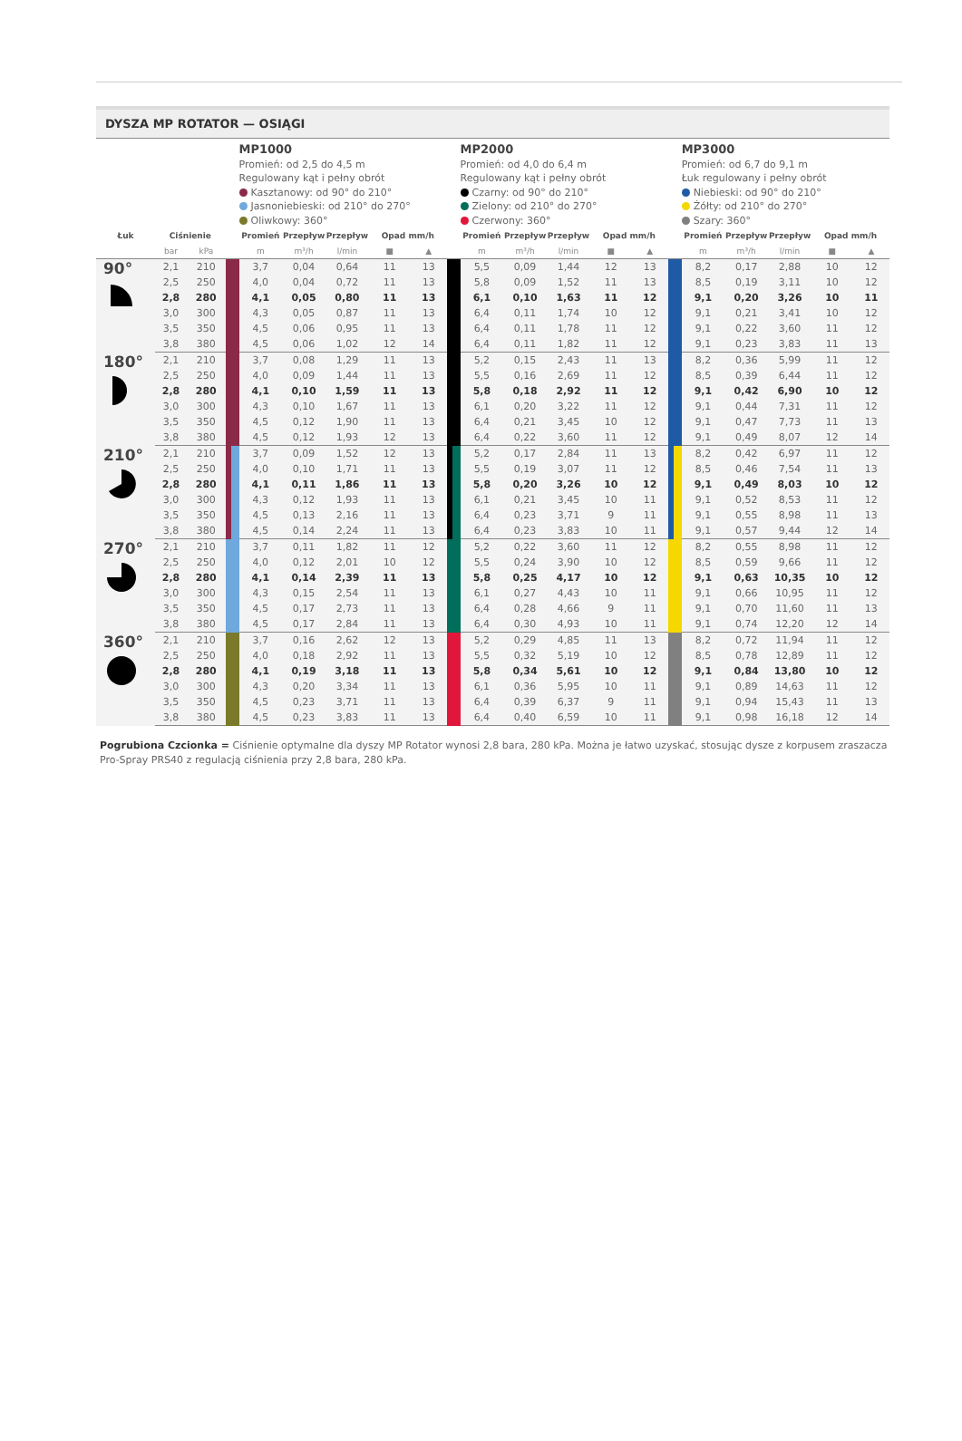DYSZA MP ROTATOR — OSIĄGI
| | | | | MP1000 Promień: od 2,5 do 4,5 m Regulowany kąt i pełny obrót Kasztanowy: od 90° do 210° Jasnoniebieski: od 210° do 270° Oliwkowy: 360° | | | | | | MP2000 Promień: od 4,0 do 6,4 m Regulowany kąt i pełny obrót Czarny: od 90° do 210° Zielony: od 210° do 270° Czerwony: 360° | | | | | | MP3000 Promień: od 6,7 do 9,1 m Łuk regulowany i pełny obrót Niebieski: od 90° do 210° Żółty: od 210° do 270° Szary: 360° | | | | |
| Łuk | Ciśnienie | | | Promień | Przepływ | Przepływ | Opad mm/h | | | Promień | Przepływ | Przepływ | Opad mm/h | | | Promień | Przepływ | Przepływ | Opad mm/h | |
| | bar | kPa | | m | m³/h | l/min | ■ | ▲ | | m | m³/h | l/min | ■ | ▲ | | m | m³/h | l/min | ■ | ▲ |
| 90° | 2,1 | 210 | | 3,7 | 0,04 | 0,64 | 11 | 13 | | 5,5 | 0,09 | 1,44 | 12 | 13 | | 8,2 | 0,17 | 2,88 | 10 | 12 |
| | 2,5 | 250 | | 4,0 | 0,04 | 0,72 | 11 | 13 | | 5,8 | 0,09 | 1,52 | 11 | 13 | | 8,5 | 0,19 | 3,11 | 10 | 12 |
| | 2,8 | 280 | | 4,1 | 0,05 | 0,80 | 11 | 13 | | 6,1 | 0,10 | 1,63 | 11 | 12 | | 9,1 | 0,20 | 3,26 | 10 | 11 |
| | 3,0 | 300 | | 4,3 | 0,05 | 0,87 | 11 | 13 | | 6,4 | 0,11 | 1,74 | 10 | 12 | | 9,1 | 0,21 | 3,41 | 10 | 12 |
| | 3,5 | 350 | | 4,5 | 0,06 | 0,95 | 11 | 13 | | 6,4 | 0,11 | 1,78 | 11 | 12 | | 9,1 | 0,22 | 3,60 | 11 | 12 |
| | 3,8 | 380 | | 4,5 | 0,06 | 1,02 | 12 | 14 | | 6,4 | 0,11 | 1,82 | 11 | 12 | | 9,1 | 0,23 | 3,83 | 11 | 13 |
| 180° | 2,1 | 210 | | 3,7 | 0,08 | 1,29 | 11 | 13 | | 5,2 | 0,15 | 2,43 | 11 | 13 | | 8,2 | 0,36 | 5,99 | 11 | 12 |
| | 2,5 | 250 | | 4,0 | 0,09 | 1,44 | 11 | 13 | | 5,5 | 0,16 | 2,69 | 11 | 12 | | 8,5 | 0,39 | 6,44 | 11 | 12 |
| | 2,8 | 280 | | 4,1 | 0,10 | 1,59 | 11 | 13 | | 5,8 | 0,18 | 2,92 | 11 | 12 | | 9,1 | 0,42 | 6,90 | 10 | 12 |
| | 3,0 | 300 | | 4,3 | 0,10 | 1,67 | 11 | 13 | | 6,1 | 0,20 | 3,22 | 11 | 12 | | 9,1 | 0,44 | 7,31 | 11 | 12 |
| | 3,5 | 350 | | 4,5 | 0,12 | 1,90 | 11 | 13 | | 6,4 | 0,21 | 3,45 | 10 | 12 | | 9,1 | 0,47 | 7,73 | 11 | 13 |
| | 3,8 | 380 | | 4,5 | 0,12 | 1,93 | 12 | 13 | | 6,4 | 0,22 | 3,60 | 11 | 12 | | 9,1 | 0,49 | 8,07 | 12 | 14 |
| 210° | 2,1 | 210 | | 3,7 | 0,09 | 1,52 | 12 | 13 | | 5,2 | 0,17 | 2,84 | 11 | 13 | | 8,2 | 0,42 | 6,97 | 11 | 12 |
| | 2,5 | 250 | | 4,0 | 0,10 | 1,71 | 11 | 13 | | 5,5 | 0,19 | 3,07 | 11 | 12 | | 8,5 | 0,46 | 7,54 | 11 | 13 |
| | 2,8 | 280 | | 4,1 | 0,11 | 1,86 | 11 | 13 | | 5,8 | 0,20 | 3,26 | 10 | 12 | | 9,1 | 0,49 | 8,03 | 10 | 12 |
| | 3,0 | 300 | | 4,3 | 0,12 | 1,93 | 11 | 13 | | 6,1 | 0,21 | 3,45 | 10 | 11 | | 9,1 | 0,52 | 8,53 | 11 | 12 |
| | 3,5 | 350 | | 4,5 | 0,13 | 2,16 | 11 | 13 | | 6,4 | 0,23 | 3,71 | 9 | 11 | | 9,1 | 0,55 | 8,98 | 11 | 13 |
| | 3,8 | 380 | | 4,5 | 0,14 | 2,24 | 11 | 13 | | 6,4 | 0,23 | 3,83 | 10 | 11 | | 9,1 | 0,57 | 9,44 | 12 | 14 |
| 270° | 2,1 | 210 | | 3,7 | 0,11 | 1,82 | 11 | 12 | | 5,2 | 0,22 | 3,60 | 11 | 12 | | 8,2 | 0,55 | 8,98 | 11 | 12 |
| | 2,5 | 250 | | 4,0 | 0,12 | 2,01 | 10 | 12 | | 5,5 | 0,24 | 3,90 | 10 | 12 | | 8,5 | 0,59 | 9,66 | 11 | 12 |
| | 2,8 | 280 | | 4,1 | 0,14 | 2,39 | 11 | 13 | | 5,8 | 0,25 | 4,17 | 10 | 12 | | 9,1 | 0,63 | 10,35 | 10 | 12 |
| | 3,0 | 300 | | 4,3 | 0,15 | 2,54 | 11 | 13 | | 6,1 | 0,27 | 4,43 | 10 | 11 | | 9,1 | 0,66 | 10,95 | 11 | 12 |
| | 3,5 | 350 | | 4,5 | 0,17 | 2,73 | 11 | 13 | | 6,4 | 0,28 | 4,66 | 9 | 11 | | 9,1 | 0,70 | 11,60 | 11 | 13 |
| | 3,8 | 380 | | 4,5 | 0,17 | 2,84 | 11 | 13 | | 6,4 | 0,30 | 4,93 | 10 | 11 | | 9,1 | 0,74 | 12,20 | 12 | 14 |
| 360° | 2,1 | 210 | | 3,7 | 0,16 | 2,62 | 12 | 13 | | 5,2 | 0,29 | 4,85 | 11 | 13 | | 8,2 | 0,72 | 11,94 | 11 | 12 |
| | 2,5 | 250 | | 4,0 | 0,18 | 2,92 | 11 | 13 | | 5,5 | 0,32 | 5,19 | 10 | 12 | | 8,5 | 0,78 | 12,89 | 11 | 12 |
| | 2,8 | 280 | | 4,1 | 0,19 | 3,18 | 11 | 13 | | 5,8 | 0,34 | 5,61 | 10 | 12 | | 9,1 | 0,84 | 13,80 | 10 | 12 |
| | 3,0 | 300 | | 4,3 | 0,20 | 3,34 | 11 | 13 | | 6,1 | 0,36 | 5,95 | 10 | 11 | | 9,1 | 0,89 | 14,63 | 11 | 12 |
| | 3,5 | 350 | | 4,5 | 0,23 | 3,71 | 11 | 13 | | 6,4 | 0,39 | 6,37 | 9 | 11 | | 9,1 | 0,94 | 15,43 | 11 | 13 |
| | 3,8 | 380 | | 4,5 | 0,23 | 3,83 | 11 | 13 | | 6,4 | 0,40 | 6,59 | 10 | 11 | | 9,1 | 0,98 | 16,18 | 12 | 14 |
Pogrubiona Czcionka = Ciśnienie optymalne dla dyszy MP Rotator wynosi 2,8 bara, 280 kPa. Można je łatwo uzyskać, stosując dysze z korpusem zraszacza Pro-Spray PRS40 z regulacją ciśnienia przy 2,8 bara, 280 kPa.